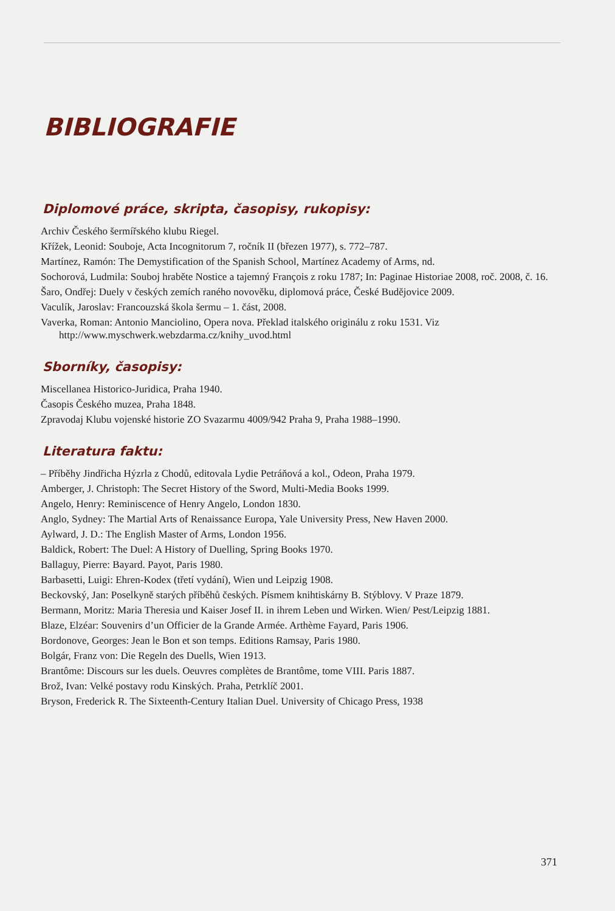BIBLIOGRAFIE
Diplomové práce, skripta, časopisy, rukopisy:
Archiv Českého šermířského klubu Riegel.
Křížek, Leonid: Souboje, Acta Incognitorum 7, ročník II (březen 1977), s. 772–787.
Martínez, Ramón: The Demystification of the Spanish School, Martínez Academy of Arms, nd.
Sochorová, Ludmila: Souboj hraběte Nostice a tajemný François z roku 1787; In: Paginae Historiae 2008, roč. 2008, č. 16.
Šaro, Ondřej: Duely v českých zemích raného novověku, diplomová práce, České Budějovice 2009.
Vaculík, Jaroslav: Francouzská škola šermu – 1. část, 2008.
Vaverka, Roman: Antonio Manciolino, Opera nova. Překlad italského originálu z roku 1531. Viz http://www.myschwerk.webzdarma.cz/knihy_uvod.html
Sborníky, časopisy:
Miscellanea Historico-Juridica, Praha 1940.
Časopis Českého muzea, Praha 1848.
Zpravodaj Klubu vojenské historie ZO Svazarmu 4009/942 Praha 9, Praha 1988–1990.
Literatura faktu:
– Příběhy Jindřicha Hýzrla z Chodů, editovala Lydie Petráňová a kol., Odeon, Praha 1979.
Amberger, J. Christoph: The Secret History of the Sword, Multi-Media Books 1999.
Angelo, Henry: Reminiscence of Henry Angelo, London 1830.
Anglo, Sydney: The Martial Arts of Renaissance Europa, Yale University Press, New Haven 2000.
Aylward, J. D.: The English Master of Arms, London 1956.
Baldick, Robert: The Duel: A History of Duelling, Spring Books 1970.
Ballaguy, Pierre: Bayard. Payot, Paris 1980.
Barbasetti, Luigi: Ehren-Kodex (třetí vydání), Wien und Leipzig 1908.
Beckovský, Jan: Poselkyně starých příběhů českých. Písmem knihtiskárny B. Stýblovy. V Praze 1879.
Bermann, Moritz: Maria Theresia und Kaiser Josef II. in ihrem Leben und Wirken. Wien/ Pest/Leipzig 1881.
Blaze, Elzéar: Souvenirs d’un Officier de la Grande Armée. Arthème Fayard, Paris 1906.
Bordonove, Georges: Jean le Bon et son temps. Editions Ramsay, Paris 1980.
Bolgár, Franz von: Die Regeln des Duells, Wien 1913.
Brantôme: Discours sur les duels. Oeuvres complètes de Brantôme, tome VIII. Paris 1887.
Brož, Ivan: Velké postavy rodu Kinských. Praha, Petrklíč 2001.
Bryson, Frederick R. The Sixteenth-Century Italian Duel. University of Chicago Press, 1938
371